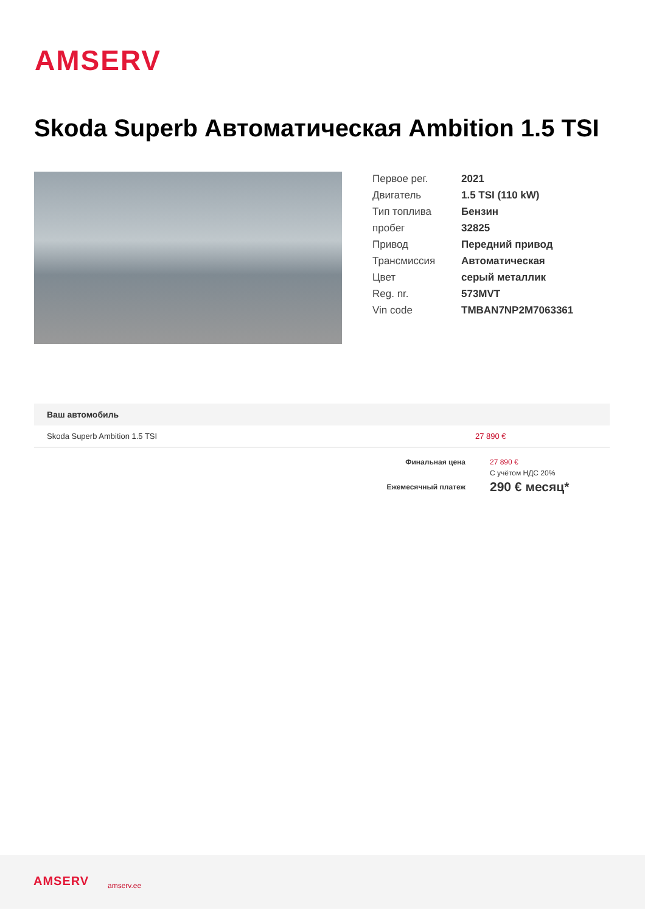AMSERV
Skoda Superb Автоматическая Ambition 1.5 TSI
| Первое рег. | 2021 |
| Двигатель | 1.5 TSI (110 kW) |
| Тип топлива | Бензин |
| пробег | 32825 |
| Привод | Передний привод |
| Трансмиссия | Автоматическая |
| Цвет | серый металлик |
| Reg. nr. | 573MVT |
| Vin code | TMBAN7NP2M7063361 |
| Ваш автомобиль | |
| --- | --- |
| Skoda Superb Ambition 1.5 TSI | 27 890 € |
| Финальная цена | 27 890 € |
| | С учётом НДС 20% |
| Ежемесячный платеж | 290 € месяц* |
AMSERV amserv.ee